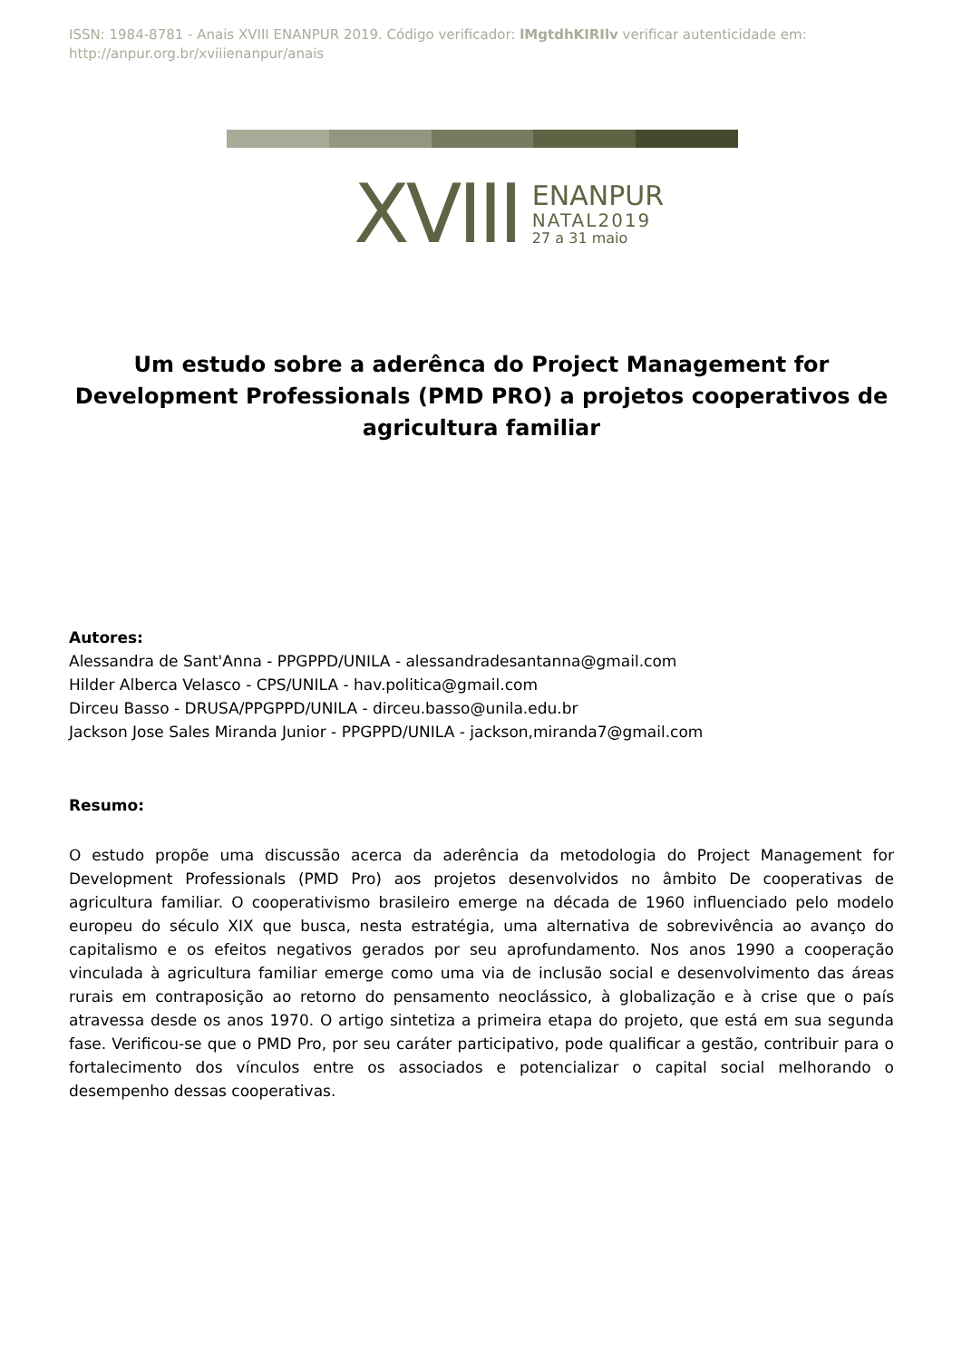ISSN: 1984-8781 - Anais XVIII ENANPUR 2019. Código verificador: lMgtdhKIRIlv verificar autenticidade em: http://anpur.org.br/xviiienanpur/anais
XVIII ENANPUR
NATAL2019
27 a 31 maio
Um estudo sobre a aderênca do Project Management for Development Professionals (PMD PRO) a projetos cooperativos de agricultura familiar
Autores:
Alessandra de Sant'Anna - PPGPPD/UNILA - alessandradesantanna@gmail.com
Hilder Alberca Velasco - CPS/UNILA - hav.politica@gmail.com
Dirceu Basso - DRUSA/PPGPPD/UNILA - dirceu.basso@unila.edu.br
Jackson Jose Sales Miranda Junior - PPGPPD/UNILA - jackson,miranda7@gmail.com
Resumo:
O estudo propõe uma discussão acerca da aderência da metodologia do Project Management for Development Professionals (PMD Pro) aos projetos desenvolvidos no âmbito De cooperativas de agricultura familiar. O cooperativismo brasileiro emerge na década de 1960 influenciado pelo modelo europeu do século XIX que busca, nesta estratégia, uma alternativa de sobrevivência ao avanço do capitalismo e os efeitos negativos gerados por seu aprofundamento. Nos anos 1990 a cooperação vinculada à agricultura familiar emerge como uma via de inclusão social e desenvolvimento das áreas rurais em contraposição ao retorno do pensamento neoclássico, à globalização e à crise que o país atravessa desde os anos 1970. O artigo sintetiza a primeira etapa do projeto, que está em sua segunda fase. Verificou-se que o PMD Pro, por seu caráter participativo, pode qualificar a gestão, contribuir para o fortalecimento dos vínculos entre os associados e potencializar o capital social melhorando o desempenho dessas cooperativas.